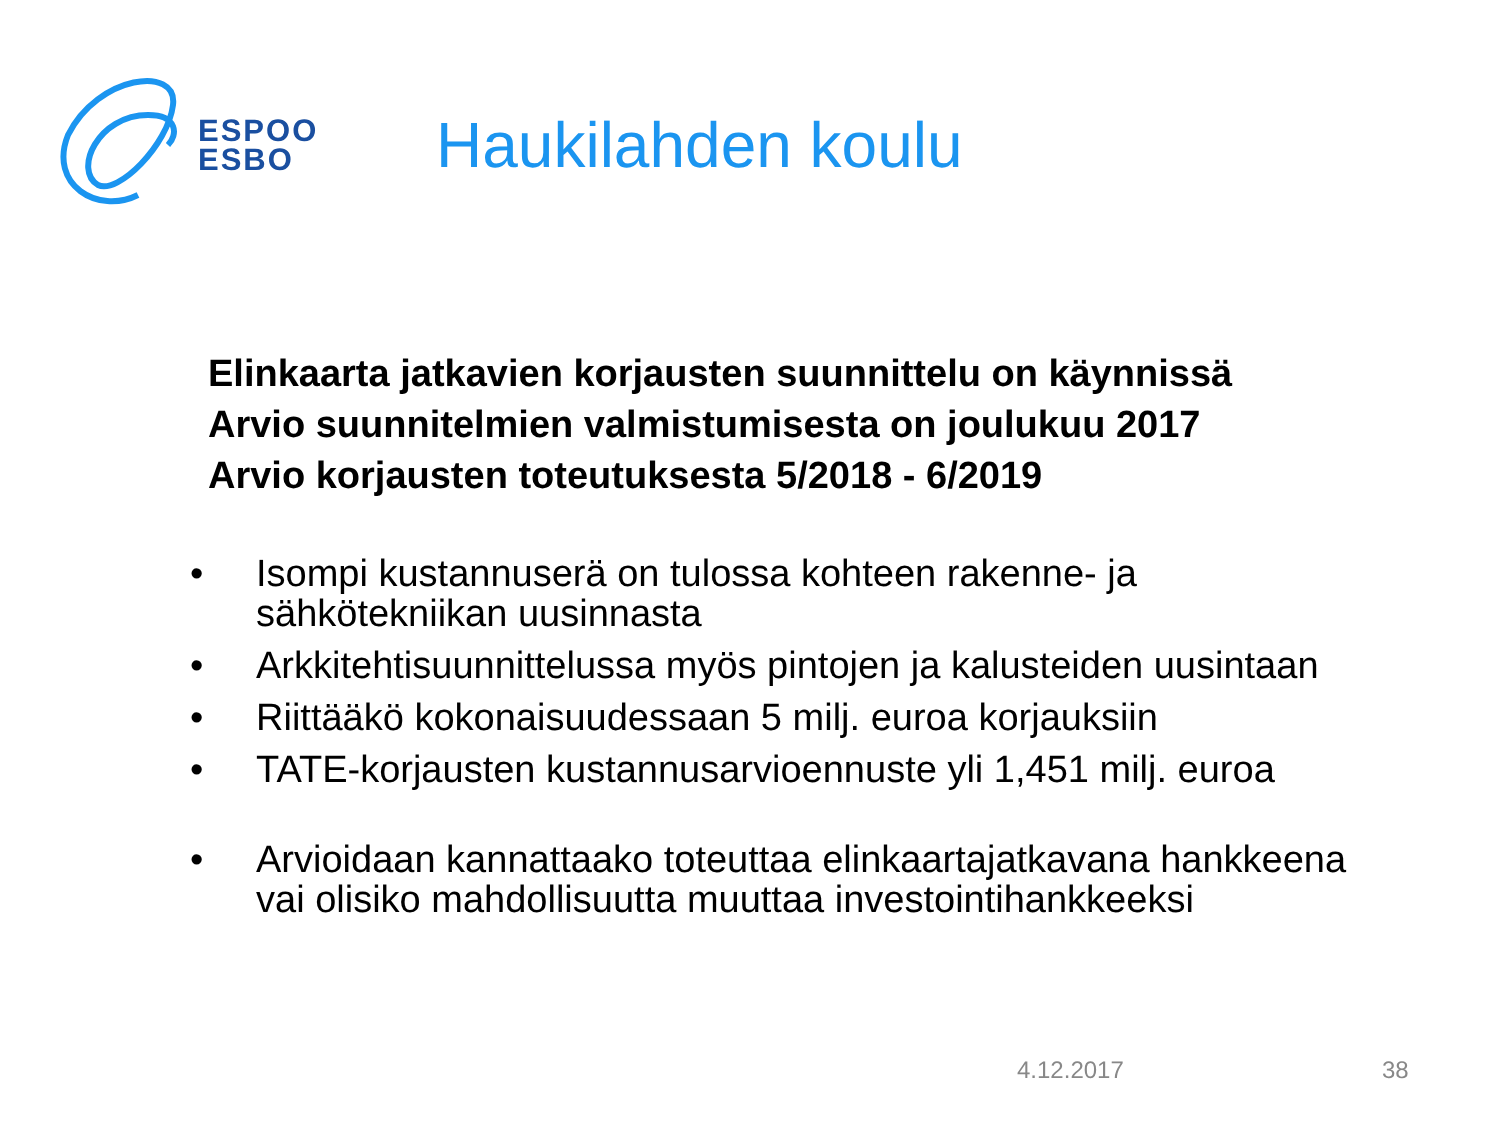ESPOO
ESBO
Haukilahden koulu
Elinkaarta jatkavien korjausten suunnittelu on käynnissä
Arvio suunnitelmien valmistumisesta on joulukuu 2017
Arvio korjausten toteutuksesta 5/2018 - 6/2019
• Isompi kustannuserä on tulossa kohteen rakenne- ja sähkötekniikan uusinnasta
• Arkkitehtisuunnittelussa myös pintojen ja kalusteiden uusintaan
• Riittääkö kokonaisuudessaan 5 milj. euroa korjauksiin
• TATE-korjausten kustannusarvioennuste yli 1,451 milj. euroa
• Arvioidaan kannattaako toteuttaa elinkaartajatkavana hankkeena vai olisiko mahdollisuutta muuttaa investointihankkeeksi
4.12.2017 38